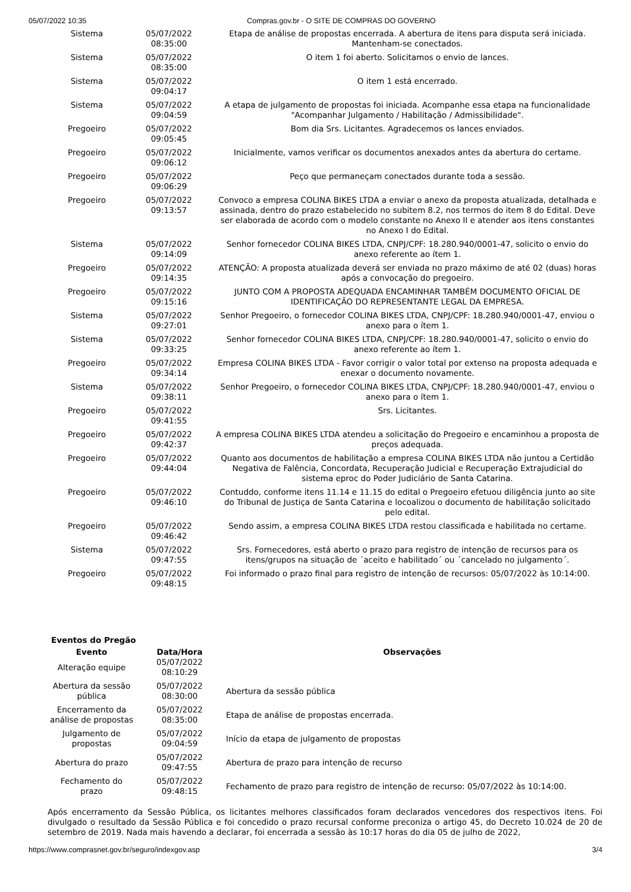05/07/2022 10:35 Compras.gov.br - O SITE DE COMPRAS DO GOVERNO
| Sistema | 05/07/2022 08:35:00 | Etapa de análise de propostas encerrada. A abertura de itens para disputa será iniciada. Mantenham-se conectados. |
| Sistema | 05/07/2022 08:35:00 | O item 1 foi aberto. Solicitamos o envio de lances. |
| Sistema | 05/07/2022 09:04:17 | O item 1 está encerrado. |
| Sistema | 05/07/2022 09:04:59 | A etapa de julgamento de propostas foi iniciada. Acompanhe essa etapa na funcionalidade "Acompanhar Julgamento / Habilitação / Admissibilidade". |
| Pregoeiro | 05/07/2022 09:05:45 | Bom dia Srs. Licitantes. Agradecemos os lances enviados. |
| Pregoeiro | 05/07/2022 09:06:12 | Inicialmente, vamos verificar os documentos anexados antes da abertura do certame. |
| Pregoeiro | 05/07/2022 09:06:29 | Peço que permaneçam conectados durante toda a sessão. |
| Pregoeiro | 05/07/2022 09:13:57 | Convoco a empresa COLINA BIKES LTDA a enviar o anexo da proposta atualizada, detalhada e assinada, dentro do prazo estabelecido no subitem 8.2, nos termos do item 8 do Edital. Deve ser elaborada de acordo com o modelo constante no Anexo II e atender aos itens constantes no Anexo I do Edital. |
| Sistema | 05/07/2022 09:14:09 | Senhor fornecedor COLINA BIKES LTDA, CNPJ/CPF: 18.280.940/0001-47, solicito o envio do anexo referente ao ítem 1. |
| Pregoeiro | 05/07/2022 09:14:35 | ATENÇÃO: A proposta atualizada deverá ser enviada no prazo máximo de até 02 (duas) horas após a convocação do pregoeiro. |
| Pregoeiro | 05/07/2022 09:15:16 | JUNTO COM A PROPOSTA ADEQUADA ENCAMINHAR TAMBÉM DOCUMENTO OFICIAL DE IDENTIFICAÇÃO DO REPRESENTANTE LEGAL DA EMPRESA. |
| Sistema | 05/07/2022 09:27:01 | Senhor Pregoeiro, o fornecedor COLINA BIKES LTDA, CNPJ/CPF: 18.280.940/0001-47, enviou o anexo para o ítem 1. |
| Sistema | 05/07/2022 09:33:25 | Senhor fornecedor COLINA BIKES LTDA, CNPJ/CPF: 18.280.940/0001-47, solicito o envio do anexo referente ao ítem 1. |
| Pregoeiro | 05/07/2022 09:34:14 | Empresa COLINA BIKES LTDA - Favor corrigir o valor total por extenso na proposta adequada e enexar o documento novamente. |
| Sistema | 05/07/2022 09:38:11 | Senhor Pregoeiro, o fornecedor COLINA BIKES LTDA, CNPJ/CPF: 18.280.940/0001-47, enviou o anexo para o ítem 1. |
| Pregoeiro | 05/07/2022 09:41:55 | Srs. Licitantes. |
| Pregoeiro | 05/07/2022 09:42:37 | A empresa COLINA BIKES LTDA atendeu a solicitação do Pregoeiro e encaminhou a proposta de preços adequada. |
| Pregoeiro | 05/07/2022 09:44:04 | Quanto aos documentos de habilitação a empresa COLINA BIKES LTDA não juntou a Certidão Negativa de Falência, Concordata, Recuperação Judicial e Recuperação Extrajudicial do sistema eproc do Poder Judiciário de Santa Catarina. |
| Pregoeiro | 05/07/2022 09:46:10 | Contuddo, conforme itens 11.14 e 11.15 do edital o Pregoeiro efetuou diligência junto ao site do Tribunal de Justiça de Santa Catarina e locoalizou o documento de habilitação solicitado pelo edital. |
| Pregoeiro | 05/07/2022 09:46:42 | Sendo assim, a empresa COLINA BIKES LTDA restou classificada e habilitada no certame. |
| Sistema | 05/07/2022 09:47:55 | Srs. Fornecedores, está aberto o prazo para registro de intenção de recursos para os itens/grupos na situação de ´aceito e habilitado´ ou ´cancelado no julgamento´. |
| Pregoeiro | 05/07/2022 09:48:15 | Foi informado o prazo final para registro de intenção de recursos: 05/07/2022 às 10:14:00. |
Eventos do Pregão
| Evento | Data/Hora | Observações |
| --- | --- | --- |
| Alteração equipe | 05/07/2022 08:10:29 | |
| Abertura da sessão pública | 05/07/2022 08:30:00 | Abertura da sessão pública |
| Encerramento da análise de propostas | 05/07/2022 08:35:00 | Etapa de análise de propostas encerrada. |
| Julgamento de propostas | 05/07/2022 09:04:59 | Início da etapa de julgamento de propostas |
| Abertura do prazo | 05/07/2022 09:47:55 | Abertura de prazo para intenção de recurso |
| Fechamento do prazo | 05/07/2022 09:48:15 | Fechamento de prazo para registro de intenção de recurso: 05/07/2022 às 10:14:00. |
Após encerramento da Sessão Pública, os licitantes melhores classificados foram declarados vencedores dos respectivos itens. Foi divulgado o resultado da Sessão Pública e foi concedido o prazo recursal conforme preconiza o artigo 45, do Decreto 10.024 de 20 de setembro de 2019. Nada mais havendo a declarar, foi encerrada a sessão às 10:17 horas do dia 05 de julho de 2022,
https://www.comprasnet.gov.br/seguro/indexgov.asp 3/4